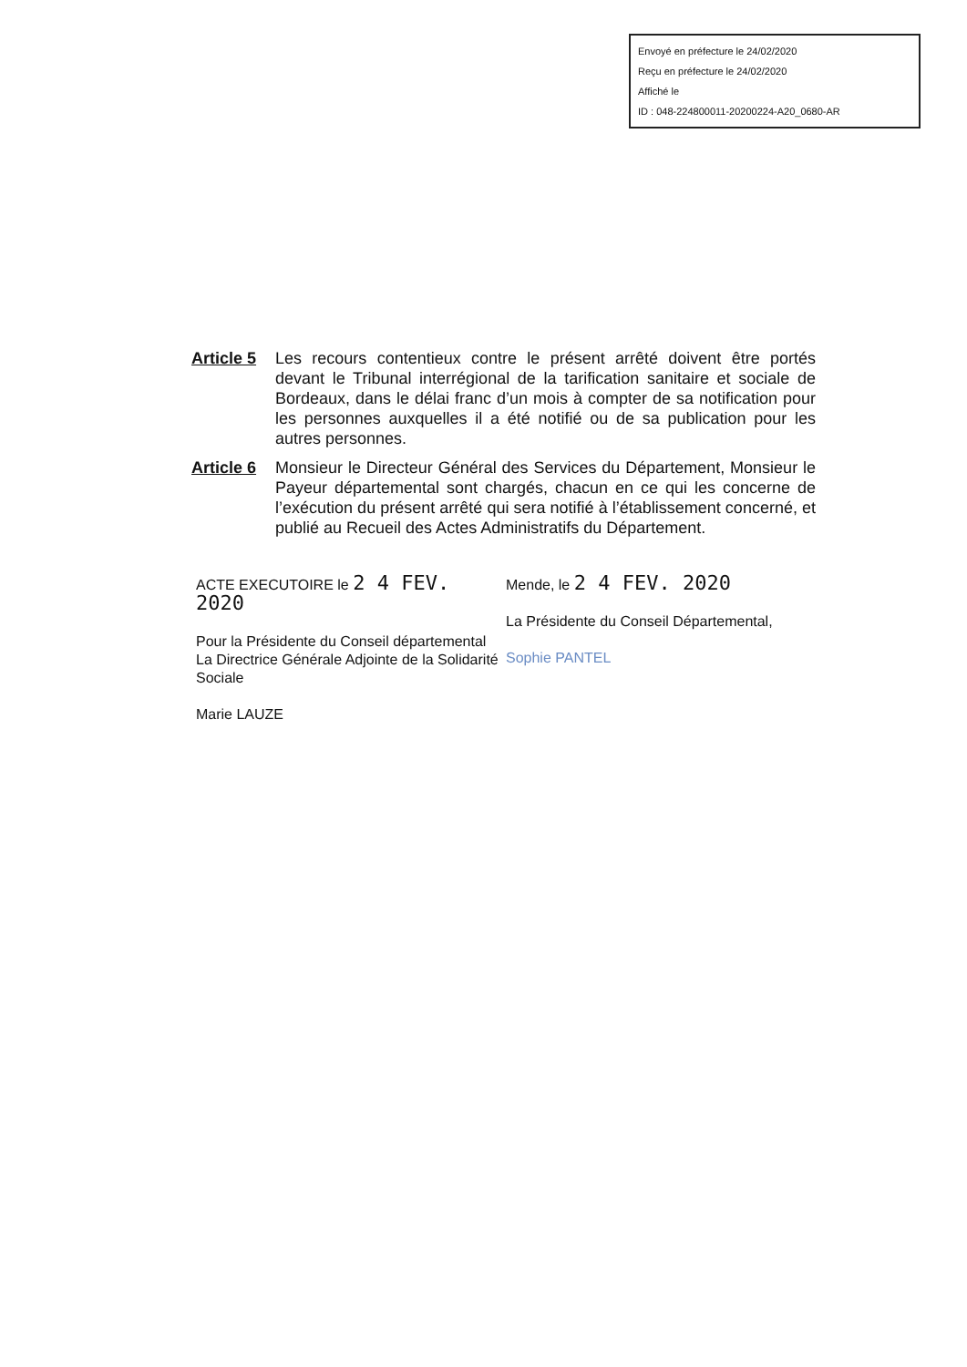Envoyé en préfecture le 24/02/2020
Reçu en préfecture le 24/02/2020
Affiché le
ID : 048-224800011-20200224-A20_0680-AR
Article 5
Les recours contentieux contre le présent arrêté doivent être portés devant le Tribunal interrégional de la tarification sanitaire et sociale de Bordeaux, dans le délai franc d’un mois à compter de sa notification pour les personnes auxquelles il a été notifié ou de sa publication pour les autres personnes.
Article 6
Monsieur le Directeur Général des Services du Département, Monsieur le Payeur départemental sont chargés, chacun en ce qui les concerne de l’exécution du présent arrêté qui sera notifié à l’établissement concerné, et publié au Recueil des Actes Administratifs du Département.
ACTE EXECUTOIRE le 2 4 FEV. 2020
Pour la Présidente du Conseil départemental
La Directrice Générale Adjointe de la Solidarité Sociale
Marie LAUZE
Mende, le 2 4 FEV. 2020
La Présidente du Conseil Départemental,
Sophie PANTEL